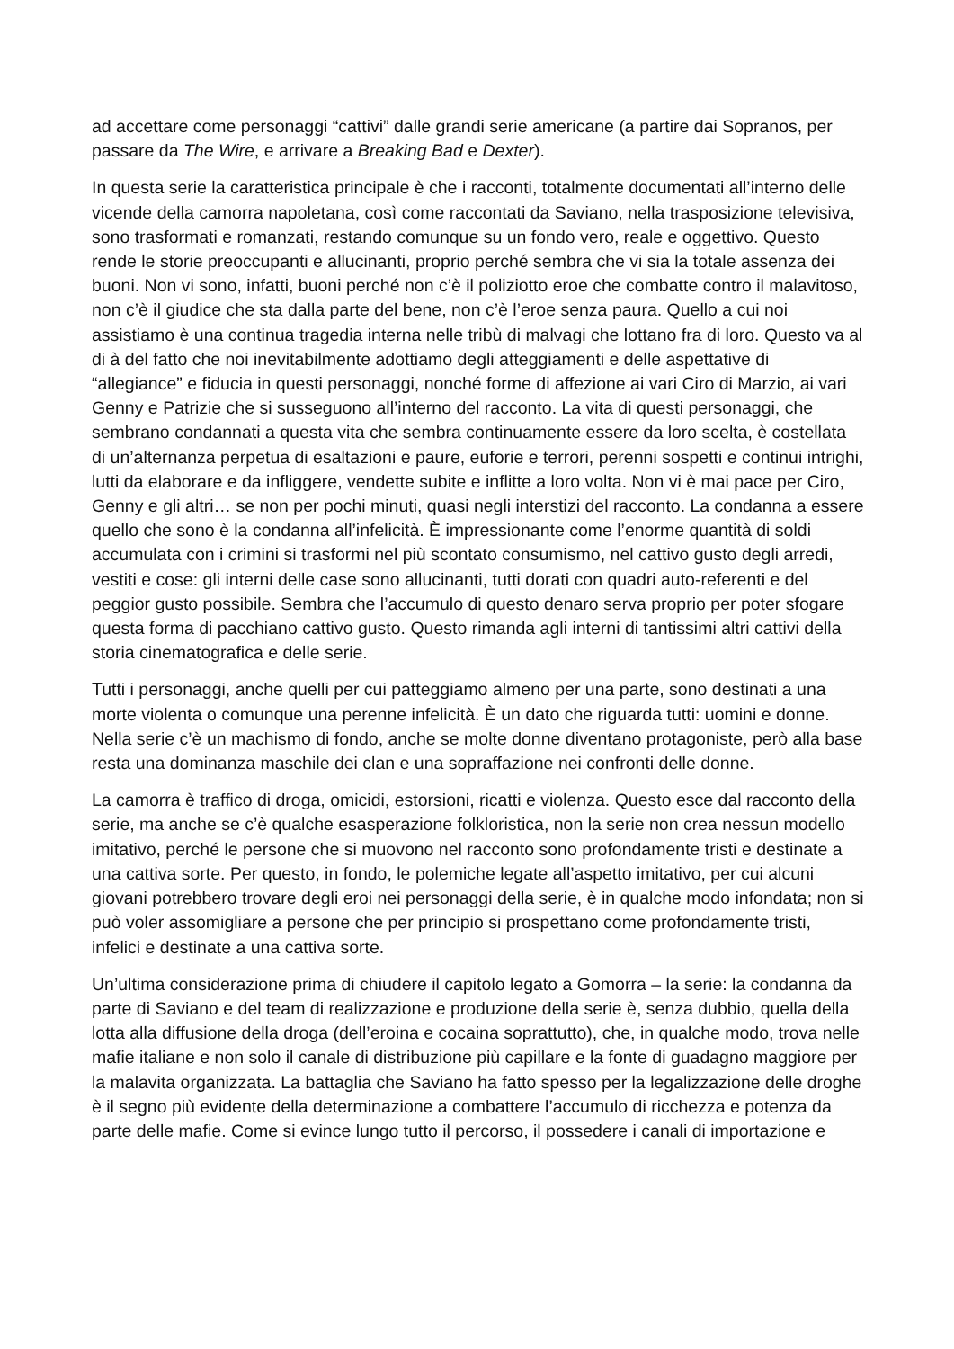ad accettare come personaggi “cattivi” dalle grandi serie americane (a partire dai Sopranos, per passare da The Wire, e arrivare a Breaking Bad e Dexter).
In questa serie la caratteristica principale è che i racconti, totalmente documentati all’interno delle vicende della camorra napoletana, così come raccontati da Saviano, nella trasposizione televisiva, sono trasformati e romanzati, restando comunque su un fondo vero, reale e oggettivo. Questo rende le storie preoccupanti e allucinanti, proprio perché sembra che vi sia la totale assenza dei buoni. Non vi sono, infatti, buoni perché non c’è il poliziotto eroe che combatte contro il malavitoso, non c’è il giudice che sta dalla parte del bene, non c’è l’eroe senza paura. Quello a cui noi assistiamo è una continua tragedia interna nelle tribù di malvagi che lottano fra di loro. Questo va al di à del fatto che noi inevitabilmente adottiamo degli atteggiamenti e delle aspettative di “allegiance” e fiducia in questi personaggi, nonché forme di affezione ai vari Ciro di Marzio, ai vari Genny e Patrizie che si susseguono all’interno del racconto. La vita di questi personaggi, che sembrano condannati a questa vita che sembra continuamente essere da loro scelta, è costellata di un’alternanza perpetua di esaltazioni e paure, euforie e terrori, perenni sospetti e continui intrighi, lutti da elaborare e da infliggere, vendette subite e inflitte a loro volta. Non vi è mai pace per Ciro, Genny e gli altri… se non per pochi minuti, quasi negli interstizi del racconto. La condanna a essere quello che sono è la condanna all’infelicità. È impressionante come l’enorme quantità di soldi accumulata con i crimini si trasformi nel più scontato consumismo, nel cattivo gusto degli arredi, vestiti e cose: gli interni delle case sono allucinanti, tutti dorati con quadri auto-referenti e del peggior gusto possibile. Sembra che l’accumulo di questo denaro serva proprio per poter sfogare questa forma di pacchiano cattivo gusto. Questo rimanda agli interni di tantissimi altri cattivi della storia cinematografica e delle serie.
Tutti i personaggi, anche quelli per cui patteggiamo almeno per una parte, sono destinati a una morte violenta o comunque una perenne infelicità. È un dato che riguarda tutti: uomini e donne. Nella serie c’è un machismo di fondo, anche se molte donne diventano protagoniste, però alla base resta una dominanza maschile dei clan e una sopraffazione nei confronti delle donne.
La camorra è traffico di droga, omicidi, estorsioni, ricatti e violenza. Questo esce dal racconto della serie, ma anche se c’è qualche esasperazione folkloristica, non la serie non crea nessun modello imitativo, perché le persone che si muovono nel racconto sono profondamente tristi e destinate a una cattiva sorte. Per questo, in fondo, le polemiche legate all’aspetto imitativo, per cui alcuni giovani potrebbero trovare degli eroi nei personaggi della serie, è in qualche modo infondata; non si può voler assomigliare a persone che per principio si prospettano come profondamente tristi, infelici e destinate a una cattiva sorte.
Un’ultima considerazione prima di chiudere il capitolo legato a Gomorra – la serie: la condanna da parte di Saviano e del team di realizzazione e produzione della serie è, senza dubbio, quella della lotta alla diffusione della droga (dell’eroina e cocaina soprattutto), che, in qualche modo, trova nelle mafie italiane e non solo il canale di distribuzione più capillare e la fonte di guadagno maggiore per la malavita organizzata. La battaglia che Saviano ha fatto spesso per la legalizzazione delle droghe è il segno più evidente della determinazione a combattere l’accumulo di ricchezza e potenza da parte delle mafie. Come si evince lungo tutto il percorso, il possedere i canali di importazione e